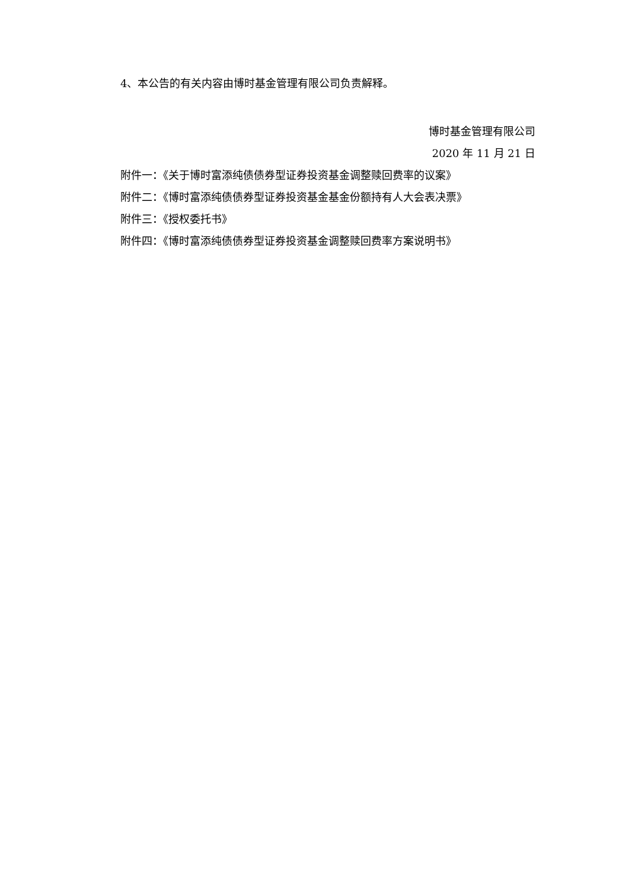4、本公告的有关内容由博时基金管理有限公司负责解释。
博时基金管理有限公司
2020 年 11 月 21 日
附件一：《关于博时富添纯债债券型证券投资基金调整赎回费率的议案》
附件二：《博时富添纯债债券型证券投资基金基金份额持有人大会表决票》
附件三：《授权委托书》
附件四：《博时富添纯债债券型证券投资基金调整赎回费率方案说明书》